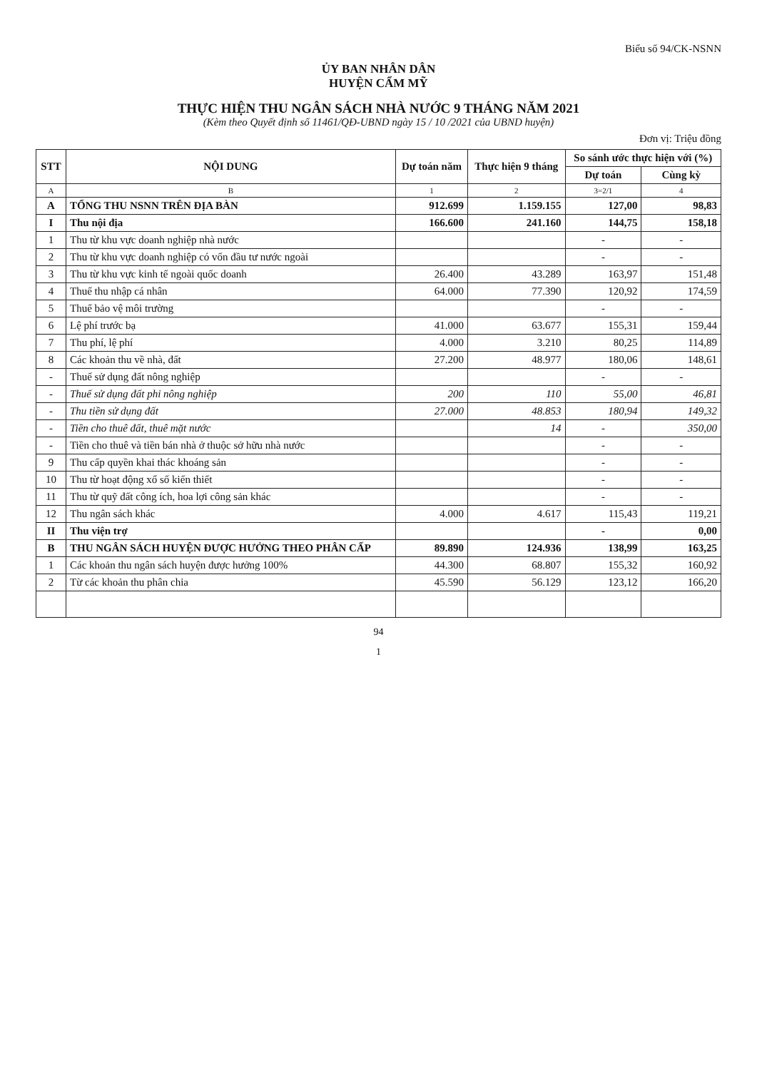Biểu số 94/CK-NSNN
ỦY BAN NHÂN DÂN
HUYỆN CẨM MỸ
THỰC HIỆN THU NGÂN SÁCH NHÀ NƯỚC 9 THÁNG NĂM 2021
(Kèm theo Quyết định số 11461/QĐ-UBND ngày 15 / 10 /2021 của UBND huyện)
Đơn vị: Triệu đồng
| STT | NỘI DUNG | Dự toán năm | Thực hiện 9 tháng | So sánh ước thực hiện với (%) | |
| --- | --- | --- | --- | --- | --- |
| | | | | Dự toán | Cùng kỳ |
| A | B | 1 | 2 | 3=2/1 | 4 |
| A | TỔNG THU NSNN TRÊN ĐỊA BÀN | 912.699 | 1.159.155 | 127,00 | 98,83 |
| I | Thu nội địa | 166.600 | 241.160 | 144,75 | 158,18 |
| 1 | Thu từ khu vực doanh nghiệp nhà nước | | | - | - |
| 2 | Thu từ khu vực doanh nghiệp có vốn đầu tư nước ngoài | | | - | - |
| 3 | Thu từ khu vực kinh tế ngoài quốc doanh | 26.400 | 43.289 | 163,97 | 151,48 |
| 4 | Thuế thu nhập cá nhân | 64.000 | 77.390 | 120,92 | 174,59 |
| 5 | Thuế bảo vệ môi trường | | | - | - |
| 6 | Lệ phí trước bạ | 41.000 | 63.677 | 155,31 | 159,44 |
| 7 | Thu phí, lệ phí | 4.000 | 3.210 | 80,25 | 114,89 |
| 8 | Các khoản thu về nhà, đất | 27.200 | 48.977 | 180,06 | 148,61 |
| - | Thuế sử dụng đất nông nghiệp | | | - | - |
| - | Thuế sử dụng đất phi nông nghiệp | 200 | 110 | 55,00 | 46,81 |
| - | Thu tiền sử dụng đất | 27.000 | 48.853 | 180,94 | 149,32 |
| - | Tiền cho thuê đất, thuê mặt nước | | 14 | - | 350,00 |
| - | Tiền cho thuê và tiền bán nhà ở thuộc sở hữu nhà nước | | | - | - |
| 9 | Thu cấp quyền khai thác khoáng sản | | | - | - |
| 10 | Thu từ hoạt động xổ số kiến thiết | | | - | - |
| 11 | Thu từ quỹ đất công ích, hoa lợi công sản khác | | | - | - |
| 12 | Thu ngân sách khác | 4.000 | 4.617 | 115,43 | 119,21 |
| II | Thu viện trợ | | | - | 0,00 |
| B | THU NGÂN SÁCH HUYỆN ĐƯỢC HƯỞNG THEO PHÂN CẤP | 89.890 | 124.936 | 138,99 | 163,25 |
| 1 | Các khoản thu ngân sách huyện được hưởng 100% | 44.300 | 68.807 | 155,32 | 160,92 |
| 2 | Từ các khoản thu phân chia | 45.590 | 56.129 | 123,12 | 166,20 |
94
1